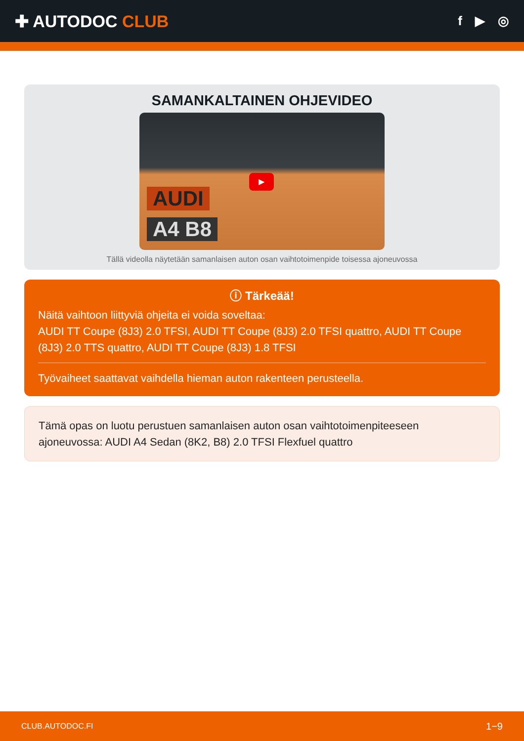✚ AUTODOC CLUB
f ▶ ◎
SAMANKALTAINEN OHJEVIDEO
AUDI
A4 B8
▶
Tällä videolla näytetään samanlaisen auton osan vaihtotoimenpide toisessa ajoneuvossa
ⓘ Tärkeää!
Näitä vaihtoon liittyviä ohjeita ei voida soveltaa:
AUDI TT Coupe (8J3) 2.0 TFSI, AUDI TT Coupe (8J3) 2.0 TFSI quattro, AUDI TT Coupe (8J3) 2.0 TTS quattro, AUDI TT Coupe (8J3) 1.8 TFSI
Työvaiheet saattavat vaihdella hieman auton rakenteen perusteella.
Tämä opas on luotu perustuen samanlaisen auton osan vaihtotoimenpiteeseen ajoneuvossa: AUDI A4 Sedan (8K2, B8) 2.0 TFSI Flexfuel quattro
CLUB.AUTODOC.FI 1−9